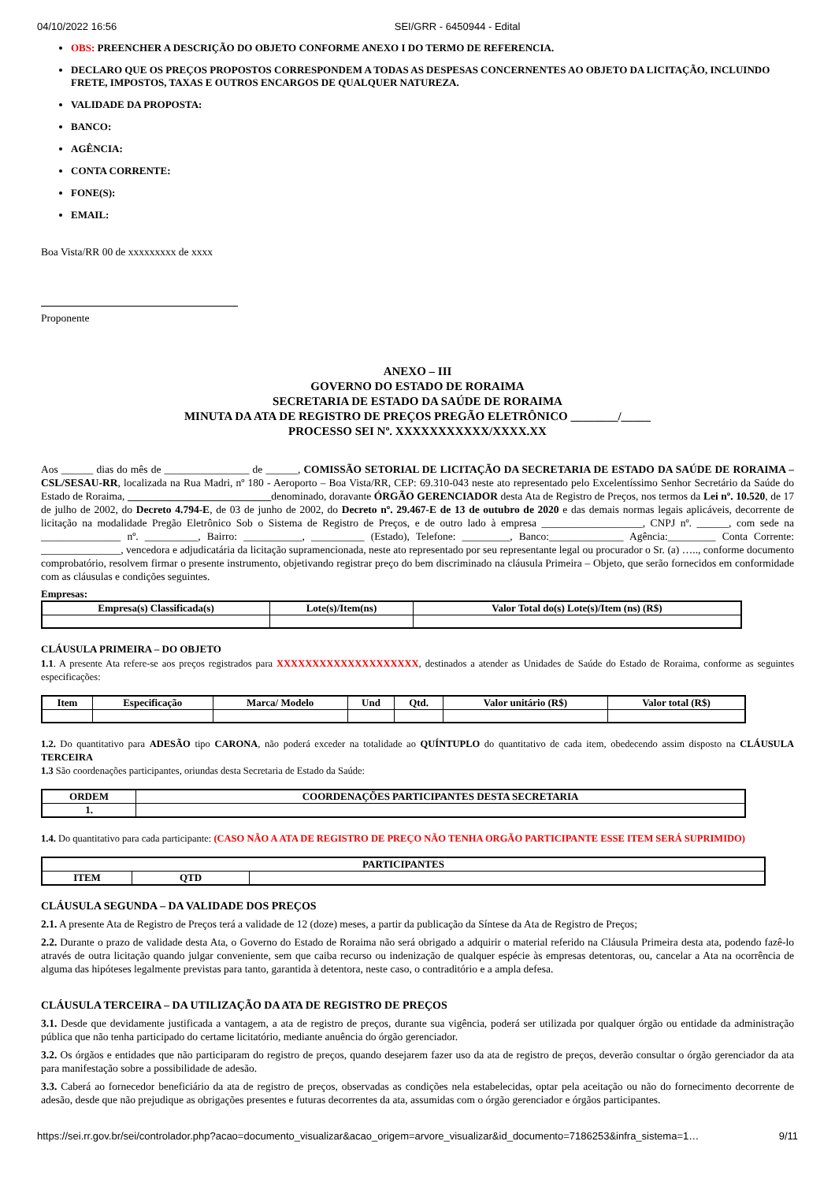04/10/2022 16:56 SEI/GRR - 6450944 - Edital
OBS: PREENCHER A DESCRIÇÃO DO OBJETO CONFORME ANEXO I DO TERMO DE REFERENCIA.
DECLARO QUE OS PREÇOS PROPOSTOS CORRESPONDEM A TODAS AS DESPESAS CONCERNENTES AO OBJETO DA LICITAÇÃO, INCLUINDO FRETE, IMPOSTOS, TAXAS E OUTROS ENCARGOS DE QUALQUER NATUREZA.
VALIDADE DA PROPOSTA:
BANCO:
AGÊNCIA:
CONTA CORRENTE:
FONE(S):
EMAIL:
Boa Vista/RR 00 de xxxxxxxxx de xxxx
Proponente
ANEXO – III
GOVERNO DO ESTADO DE RORAIMA
SECRETARIA DE ESTADO DA SAÚDE DE RORAIMA
MINUTA DA ATA DE REGISTRO DE PREÇOS PREGÃO ELETRÔNICO ________/_____
PROCESSO SEI Nº. XXXXXXXXXXX/XXXX.XX
Aos ______ dias do mês de ________________ de ______, COMISSÃO SETORIAL DE LICITAÇÃO DA SECRETARIA DE ESTADO DA SAÚDE DE RORAIMA – CSL/SESAU-RR, localizada na Rua Madri, nº 180 - Aeroporto – Boa Vista/RR, CEP: 69.310-043 neste ato representado pelo Excelentíssimo Senhor Secretário da Saúde do Estado de Roraima, ___________________________denominado, doravante ÓRGÃO GERENCIADOR desta Ata de Registro de Preços, nos termos da Lei nº. 10.520, de 17 de julho de 2002, do Decreto 4.794-E, de 03 de junho de 2002, do Decreto nº. 29.467-E de 13 de outubro de 2020 e das demais normas legais aplicáveis, decorrente de licitação na modalidade Pregão Eletrônico Sob o Sistema de Registro de Preços, e de outro lado à empresa ___________________, CNPJ nº. ______, com sede na _______________ nº. __________, Bairro: ___________, __________ (Estado), Telefone: _________, Banco:______________ Agência:_________ Conta Corrente: _______________, vencedora e adjudicatária da licitação supramencionada, neste ato representado por seu representante legal ou procurador o Sr. (a) ….., conforme documento comprobatório, resolvem firmar o presente instrumento, objetivando registrar preço do bem discriminado na cláusula Primeira – Objeto, que serão fornecidos em conformidade com as cláusulas e condições seguintes.
Empresas:
| Empresa(s) Classificada(s) | Lote(s)/Item(ns) | Valor Total do(s) Lote(s)/Item (ns) (R$) |
| --- | --- | --- |
CLÁUSULA PRIMEIRA – DO OBJETO
1.1. A presente Ata refere-se aos preços registrados para XXXXXXXXXXXXXXXXXXXX, destinados a atender as Unidades de Saúde do Estado de Roraima, conforme as seguintes especificações:
| Item | Especificação | Marca/ Modelo | Und | Qtd. | Valor unitário (R$) | Valor total (R$) |
| --- | --- | --- | --- | --- | --- | --- |
1.2. Do quantitativo para ADESÃO tipo CARONA, não poderá exceder na totalidade ao QUÍNTUPLO do quantitativo de cada item, obedecendo assim disposto na CLÁUSULA TERCEIRA
1.3 São coordenações participantes, oriundas desta Secretaria de Estado da Saúde:
| ORDEM | COORDENAÇÕES PARTICIPANTES DESTA SECRETARIA |
| --- | --- |
| 1. | |
1.4. Do quantitativo para cada participante: (CASO NÃO A ATA DE REGISTRO DE PREÇO NÃO TENHA ORGÃO PARTICIPANTE ESSE ITEM SERÁ SUPRIMIDO)
| PARTICIPANTES | | |
| --- | --- | --- |
| ITEM | QTD | |
CLÁUSULA SEGUNDA – DA VALIDADE DOS PREÇOS
2.1. A presente Ata de Registro de Preços terá a validade de 12 (doze) meses, a partir da publicação da Síntese da Ata de Registro de Preços;
2.2. Durante o prazo de validade desta Ata, o Governo do Estado de Roraima não será obrigado a adquirir o material referido na Cláusula Primeira desta ata, podendo fazê-lo através de outra licitação quando julgar conveniente, sem que caiba recurso ou indenização de qualquer espécie às empresas detentoras, ou, cancelar a Ata na ocorrência de alguma das hipóteses legalmente previstas para tanto, garantida à detentora, neste caso, o contraditório e a ampla defesa.
CLÁUSULA TERCEIRA – DA UTILIZAÇÃO DA ATA DE REGISTRO DE PREÇOS
3.1. Desde que devidamente justificada a vantagem, a ata de registro de preços, durante sua vigência, poderá ser utilizada por qualquer órgão ou entidade da administração pública que não tenha participado do certame licitatório, mediante anuência do órgão gerenciador.
3.2. Os órgãos e entidades que não participaram do registro de preços, quando desejarem fazer uso da ata de registro de preços, deverão consultar o órgão gerenciador da ata para manifestação sobre a possibilidade de adesão.
3.3. Caberá ao fornecedor beneficiário da ata de registro de preços, observadas as condições nela estabelecidas, optar pela aceitação ou não do fornecimento decorrente de adesão, desde que não prejudique as obrigações presentes e futuras decorrentes da ata, assumidas com o órgão gerenciador e órgãos participantes.
https://sei.rr.gov.br/sei/controlador.php?acao=documento_visualizar&acao_origem=arvore_visualizar&id_documento=7186253&infra_sistema=1… 9/11